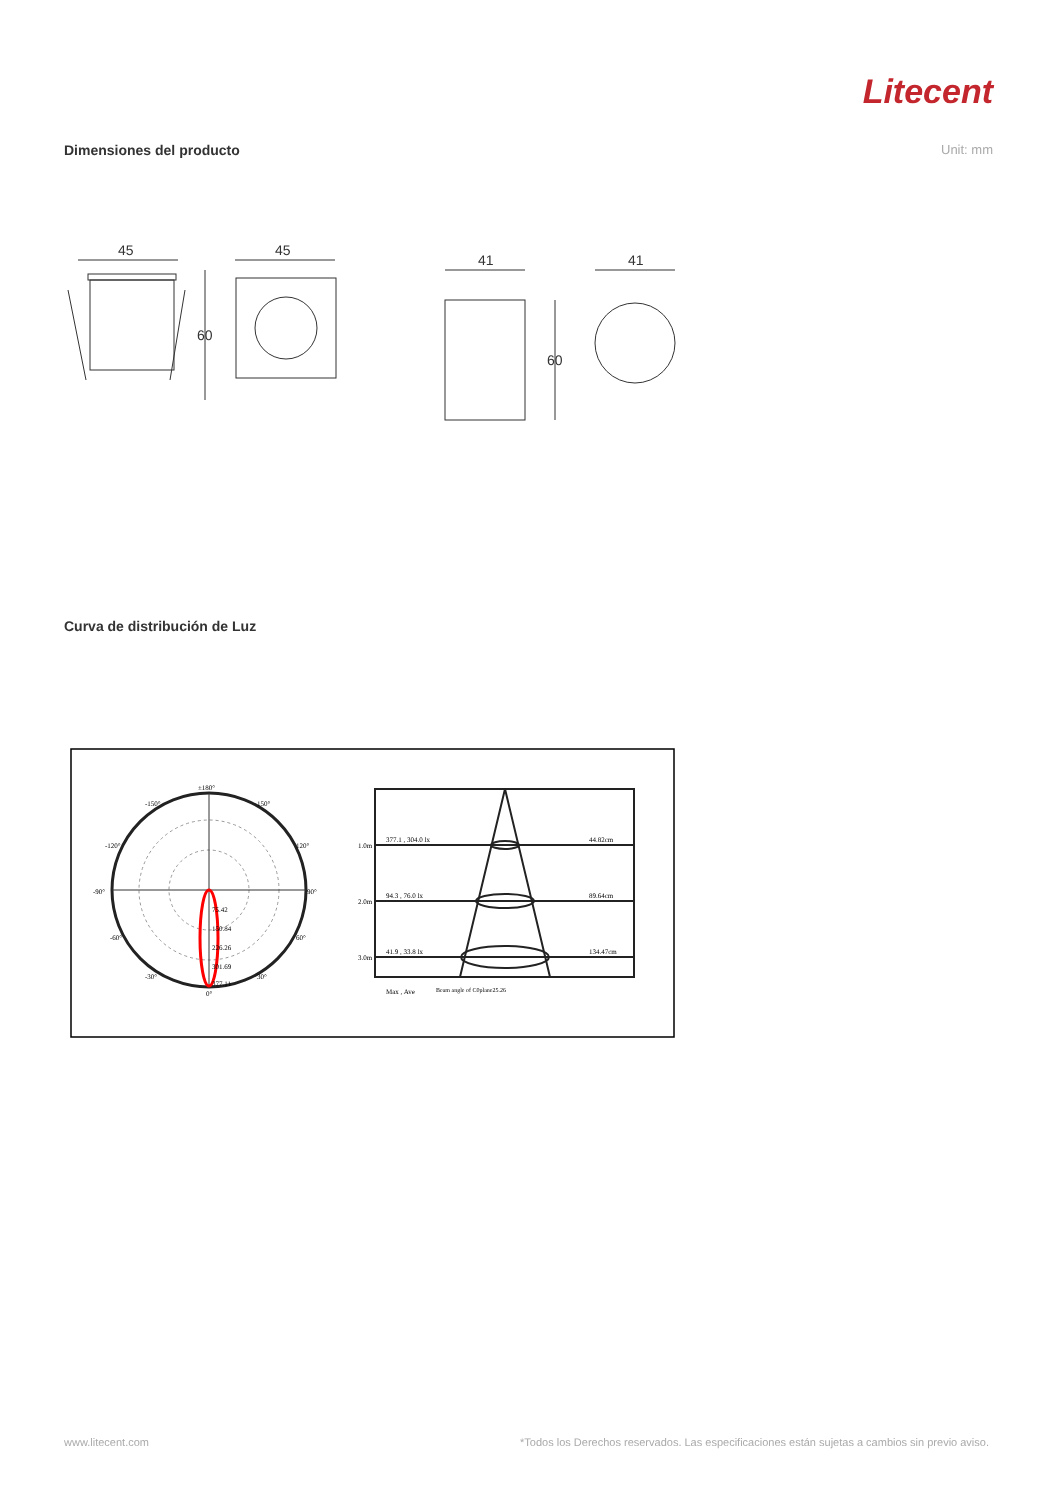Litecent
Dimensiones del producto Unit: mm
45
60
45
41
60
41
Curva de distribución de Luz
±180°
-150°
150°
-120°
120°
-90°
90°
-60°
60°
-30°
30°
75.42
150.84
226.26
301.69
377.11
0°
1.0m
377.1 , 304.0 lx
44.82cm
2.0m
94.3 , 76.0 lx
89.64cm
3.0m
41.9 , 33.8 lx
134.47cm
Max , Ave
Beam angle of C0plane25.26
www.litecent.com
*Todos los Derechos reservados. Las especificaciones están sujetas a cambios sin previo aviso.